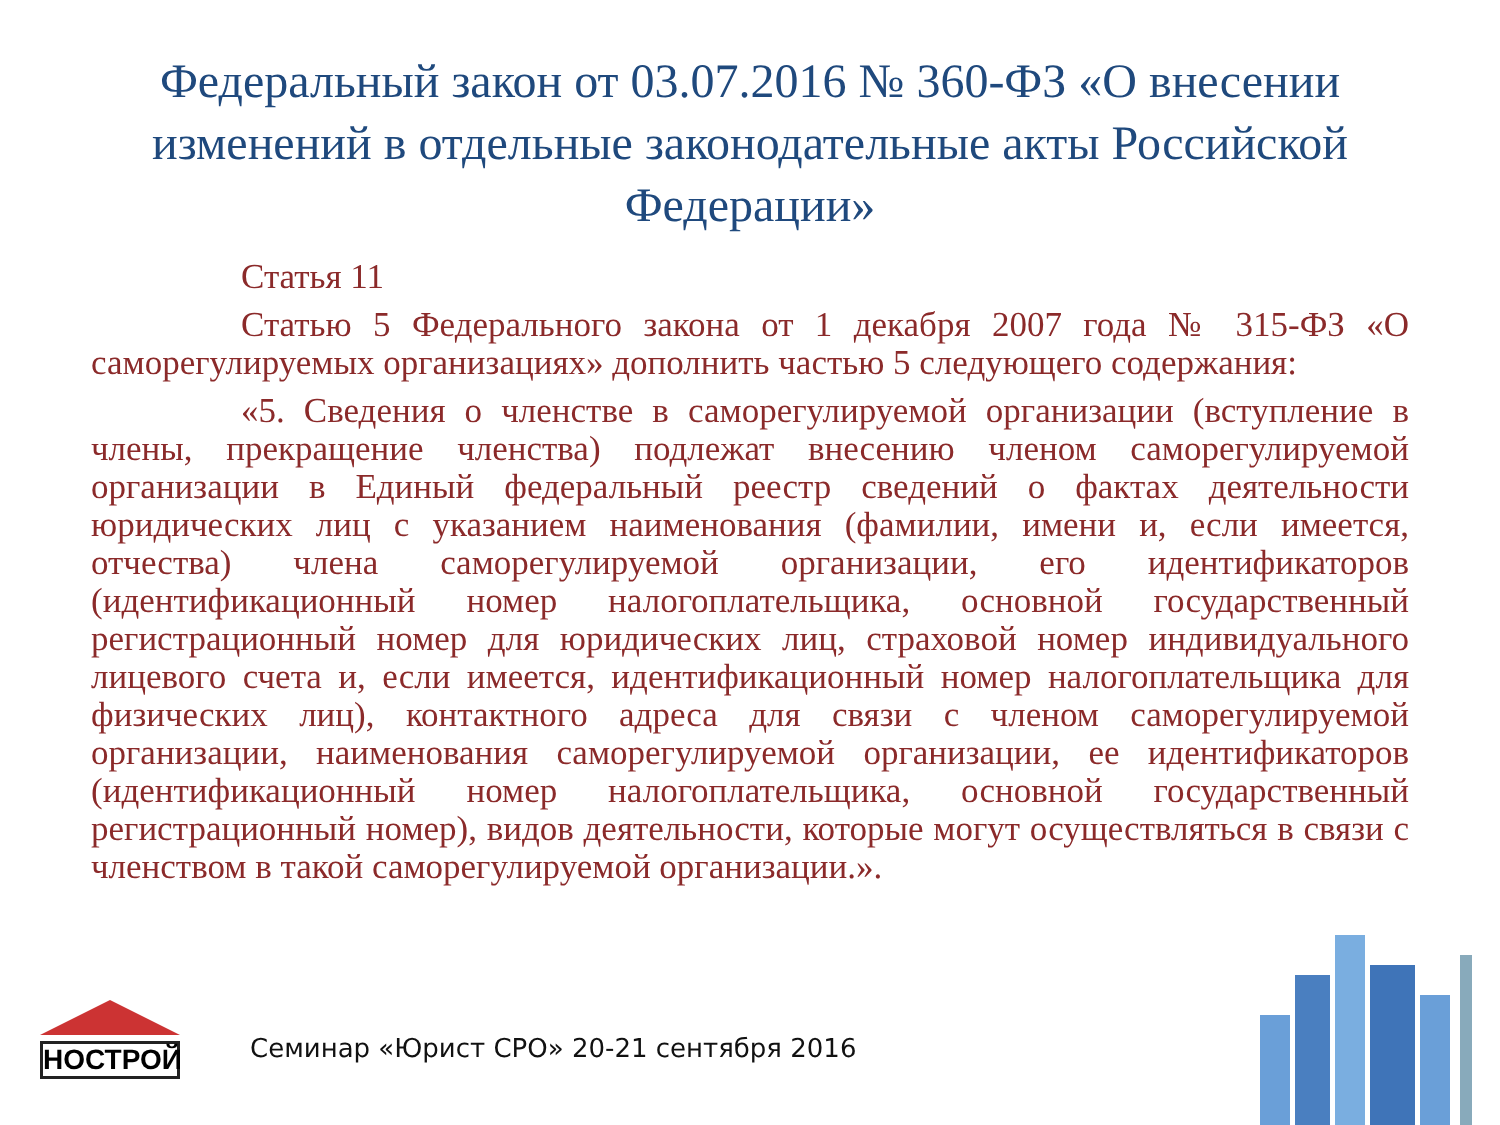Федеральный закон от 03.07.2016 № 360-ФЗ «О внесении изменений в отдельные законодательные акты Российской Федерации»
Статья 11
Статью 5 Федерального закона от 1 декабря 2007 года № 315-ФЗ «О саморегулируемых организациях» дополнить частью 5 следующего содержания:
«5. Сведения о членстве в саморегулируемой организации (вступление в члены, прекращение членства) подлежат внесению членом саморегулируемой организации в Единый федеральный реестр сведений о фактах деятельности юридических лиц с указанием наименования (фамилии, имени и, если имеется, отчества) члена саморегулируемой организации, его идентификаторов (идентификационный номер налогоплательщика, основной государственный регистрационный номер для юридических лиц, страховой номер индивидуального лицевого счета и, если имеется, идентификационный номер налогоплательщика для физических лиц), контактного адреса для связи с членом саморегулируемой организации, наименования саморегулируемой организации, ее идентификаторов (идентификационный номер налогоплательщика, основной государственный регистрационный номер), видов деятельности, которые могут осуществляться в связи с членством в такой саморегулируемой организации.».
НОСТРОЙ
Семинар «Юрист СРО» 20-21 сентября 2016